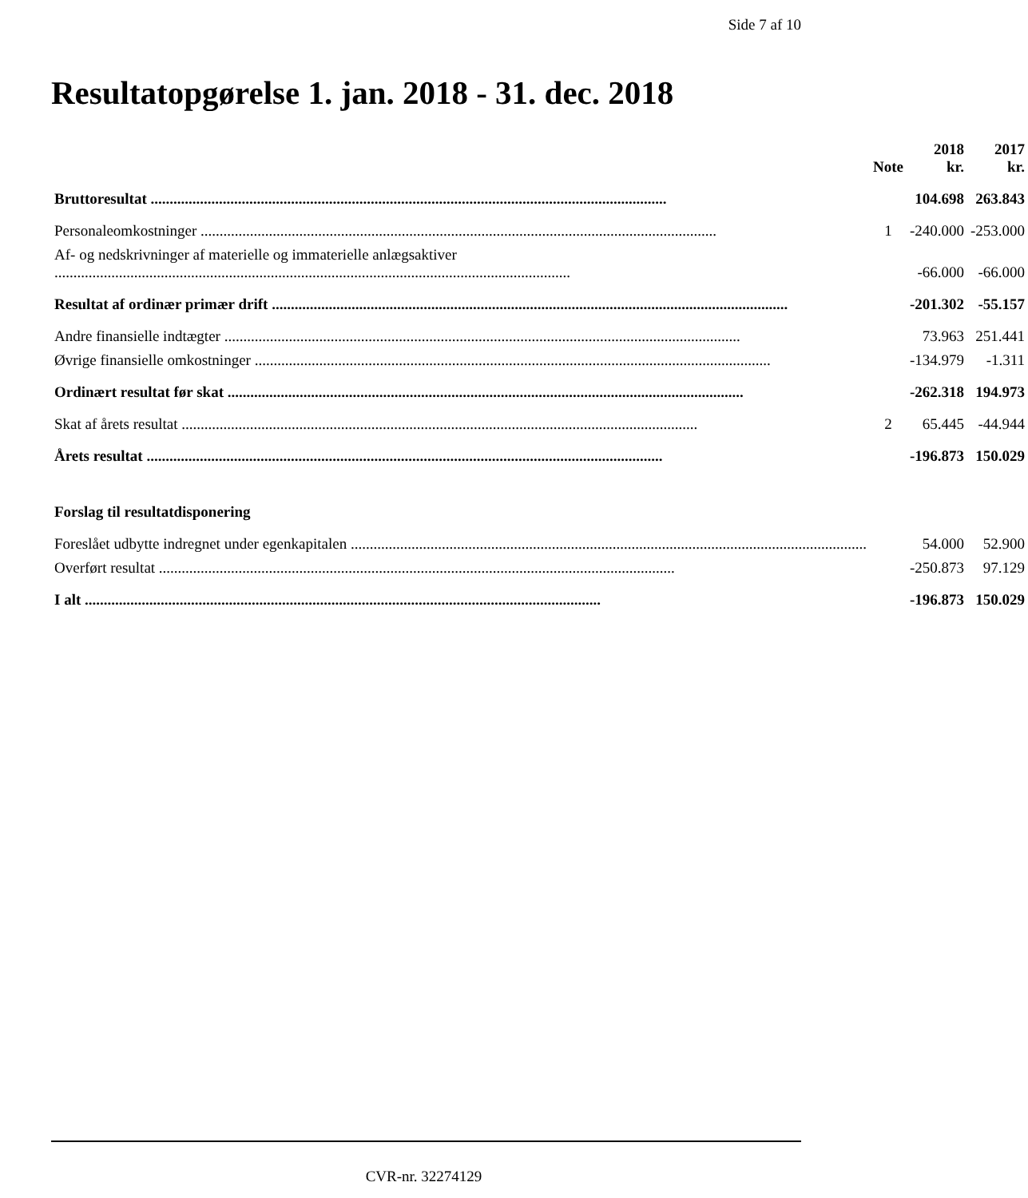Side 7 af 10
Resultatopgørelse 1. jan. 2018 - 31. dec. 2018
| | Note | 2018 kr. | 2017 kr. |
| --- | --- | --- | --- |
| Bruttoresultat | | 104.698 | 263.843 |
| Personaleomkostninger | 1 | -240.000 | -253.000 |
| Af- og nedskrivninger af materielle og immaterielle anlægsaktiver | | -66.000 | -66.000 |
| Resultat af ordinær primær drift | | -201.302 | -55.157 |
| Andre finansielle indtægter | | 73.963 | 251.441 |
| Øvrige finansielle omkostninger | | -134.979 | -1.311 |
| Ordinært resultat før skat | | -262.318 | 194.973 |
| Skat af årets resultat | 2 | 65.445 | -44.944 |
| Årets resultat | | -196.873 | 150.029 |
| Forslag til resultatdisponering | | | |
| Foreslået udbytte indregnet under egenkapitalen | | 54.000 | 52.900 |
| Overført resultat | | -250.873 | 97.129 |
| I alt | | -196.873 | 150.029 |
CVR-nr. 32274129